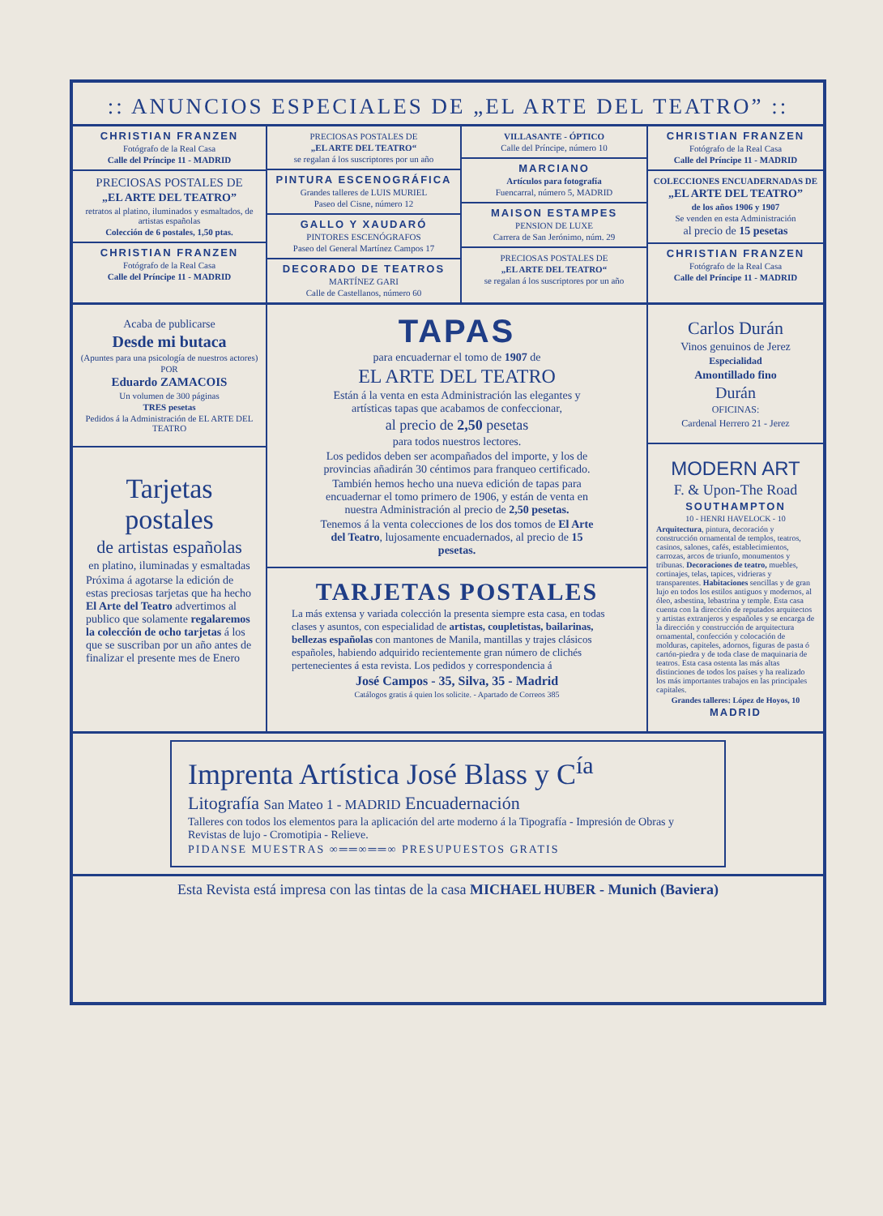:: ANUNCIOS ESPECIALES DE „EL ARTE DEL TEATRO” ::
CHRISTIAN FRANZEN
Fotógrafo de la Real Casa
Calle del Príncipe 11 - MADRID
PRECIOSAS POSTALES DE
„EL ARTE DEL TEATRO”
retratos al platino, iluminados y esmaltados, de artistas españolas
Colección de 6 postales, 1,50 ptas.
CHRISTIAN FRANZEN
Fotógrafo de la Real Casa
Calle del Príncipe 11 - MADRID
PRECIOSAS POSTALES DE
„EL ARTE DEL TEATRO“
se regalan á los suscriptores por un año
PINTURA ESCENOGRÁFICA
Grandes talleres de LUIS MURIEL
Paseo del Cisne, número 12
GALLO Y XAUDARÓ
PINTORES ESCENÓGRAFOS
Paseo del General Martínez Campos 17
DECORADO DE TEATROS
MARTÍNEZ GARI
Calle de Castellanos, número 60
VILLASANTE - ÓPTICO
Calle del Príncipe, número 10
MARCIANO
Artículos para fotografía
Fuencarral, número 5, MADRID
MAISON ESTAMPES
PENSION DE LUXE
Carrera de San Jerónimo, núm. 29
PRECIOSAS POSTALES DE
„EL ARTE DEL TEATRO“
se regalan á los suscriptores por un año
CHRISTIAN FRANZEN
Fotógrafo de la Real Casa
Calle del Príncipe 11 - MADRID
COLECCIONES ENCUADERNADAS DE
„EL ARTE DEL TEATRO”
de los años 1906 y 1907
Se venden en esta Administración
al precio de 15 pesetas
CHRISTIAN FRANZEN
Fotógrafo de la Real Casa
Calle del Príncipe 11 - MADRID
Acaba de publicarse
Desde mi butaca
(Apuntes para una psicología de nuestros actores)
POR
Eduardo ZAMACOIS
Un volumen de 300 páginas
TRES pesetas
Pedidos á la Administración de EL ARTE DEL TEATRO
Tarjetas postales
de artistas españolas
en platino, iluminadas y esmaltadas
Próxima á agotarse la edición de estas preciosas tarjetas que ha hecho El Arte del Teatro advertimos al publico que solamente regalaremos la colección de ocho tarjetas á los que se suscriban por un año antes de finalizar el presente mes de Enero
TAPAS
para encuadernar el tomo de 1907 de
EL ARTE DEL TEATRO
Están á la venta en esta Administración las elegantes y artísticas tapas que acabamos de confeccionar,
al precio de 2,50 pesetas
para todos nuestros lectores.
Los pedidos deben ser acompañados del importe, y los de provincias añadirán 30 céntimos para franqueo certificado.
También hemos hecho una nueva edición de tapas para encuadernar el tomo primero de 1906, y están de venta en nuestra Administración al precio de 2,50 pesetas.
Tenemos á la venta colecciones de los dos tomos de El Arte del Teatro, lujosamente encuadernados, al precio de 15 pesetas.
TARJETAS POSTALES
La más extensa y variada colección la presenta siempre esta casa, en todas clases y asuntos, con especialidad de artistas, coupletistas, bailarinas, bellezas españolas con mantones de Manila, mantillas y trajes clásicos españoles, habiendo adquirido recientemente gran número de clichés pertenecientes á esta revista. Los pedidos y correspondencia á
José Campos - 35, Silva, 35 - Madrid
Catálogos gratis á quien los solicite. - Apartado de Correos 385
Carlos Durán
Vinos genuinos de Jerez
Especialidad
Amontillado fino
Durán
OFICINAS:
Cardenal Herrero 21 - Jerez
MODERN ART
F. & Upon-The Road
SOUTHAMPTON
10 - HENRI HAVELOCK - 10
Arquitectura, pintura, decoración y construcción ornamental de templos, teatros, casinos, salones, cafés, establecimientos, carrozas, arcos de triunfo, monumentos y tribunas. Decoraciones de teatro, muebles, cortinajes, telas, tapices, vidrieras y transparentes. Habitaciones sencillas y de gran lujo en todos los estilos antiguos y modernos, al óleo, asbestina, lebastrina y temple. Esta casa cuenta con la dirección de reputados arquitectos y artistas extranjeros y españoles y se encarga de la dirección y construcción de arquitectura ornamental, confección y colocación de molduras, capiteles, adornos, figuras de pasta ó cartón-piedra y de toda clase de maquinaria de teatros. Esta casa ostenta las más altas distinciones de todos los países y ha realizado los más importantes trabajos en las principales capitales.
Grandes talleres: López de Hoyos, 10
MADRID
Imprenta Artística José Blass y C<sup>ía</sup>
Litografía San Mateo 1 - MADRID Encuadernación
Talleres con todos los elementos para la aplicación del arte moderno á la Tipografía - Impresión de Obras y Revistas de lujo - Cromotipia - Relieve.
PIDANSE MUESTRAS ∞══∞══∞ PRESUPUESTOS GRATIS
Esta Revista está impresa con las tintas de la casa MICHAEL HUBER - Munich (Baviera)